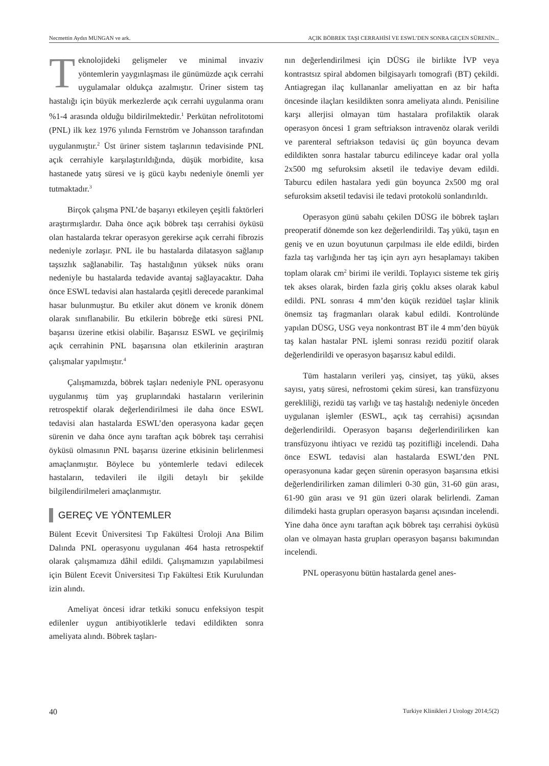Necmettin Aydın MUNGAN ve ark. AÇIK BÖBREK TAŞI CERRAHİSİ VE ESWL’DEN SONRA GEÇEN SÜRENİN...
Teknolojideki gelişmeler ve minimal invaziv yöntemlerin yaygınlaşması ile günümüzde açık cerrahi uygulamalar oldukça azalmıştır. Üriner sistem taş hastalığı için büyük merkezlerde açık cerrahi uygulanma oranı %1-4 arasında olduğu bildirilmektedir.<sup>1</sup> Perkütan nefrolitotomi (PNL) ilk kez 1976 yılında Fernström ve Johansson tarafından uygulanmıştır.<sup>2</sup> Üst üriner sistem taşlarının tedavisinde PNL açık cerrahiyle karşılaştırıldığında, düşük morbidite, kısa hastanede yatış süresi ve iş gücü kaybı nedeniyle önemli yer tutmaktadır.<sup>3</sup>
Birçok çalışma PNL’de başarıyı etkileyen çeşitli faktörleri araştırmışlardır. Daha önce açık böbrek taşı cerrahisi öyküsü olan hastalarda tekrar operasyon gerekirse açık cerrahi fibrozis nedeniyle zorlaşır. PNL ile bu hastalarda dilatasyon sağlanıp taşsızlık sağlanabilir. Taş hastalığının yüksek nüks oranı nedeniyle bu hastalarda tedavide avantaj sağlayacaktır. Daha önce ESWL tedavisi alan hastalarda çeşitli derecede parankimal hasar bulunmuştur. Bu etkiler akut dönem ve kronik dönem olarak sınıflanabilir. Bu etkilerin böbreğe etki süresi PNL başarısı üzerine etkisi olabilir. Başarısız ESWL ve geçirilmiş açık cerrahinin PNL başarısına olan etkilerinin araştıran çalışmalar yapılmıştır.<sup>4</sup>
Çalışmamızda, böbrek taşları nedeniyle PNL operasyonu uygulanmış tüm yaş gruplarındaki hastaların verilerinin retrospektif olarak değerlendirilmesi ile daha önce ESWL tedavisi alan hastalarda ESWL’den operasyona kadar geçen sürenin ve daha önce aynı taraftan açık böbrek taşı cerrahisi öyküsü olmasının PNL başarısı üzerine etkisinin belirlenmesi amaçlanmıştır. Böylece bu yöntemlerle tedavi edilecek hastaların, tedavileri ile ilgili detaylı bir şekilde bilgilendirilmeleri amaçlanmıştır.
GEREÇ VE YÖNTEMLER
Bülent Ecevit Üniversitesi Tıp Fakültesi Üroloji Ana Bilim Dalında PNL operasyonu uygulanan 464 hasta retrospektif olarak çalışmamıza dâhil edildi. Çalışmamızın yapılabilmesi için Bülent Ecevit Üniversitesi Tıp Fakültesi Etik Kurulundan izin alındı.
Ameliyat öncesi idrar tetkiki sonucu enfeksiyon tespit edilenler uygun antibiyotiklerle tedavi edildikten sonra ameliyata alındı. Böbrek taşları-
nın değerlendirilmesi için DÜSG ile birlikte İVP veya kontrastsız spiral abdomen bilgisayarlı tomografi (BT) çekildi. Antiagregan ilaç kullananlar ameliyattan en az bir hafta öncesinde ilaçları kesildikten sonra ameliyata alındı. Penisiline karşı allerjisi olmayan tüm hastalara profilaktik olarak operasyon öncesi 1 gram seftriakson intravenöz olarak verildi ve parenteral seftriakson tedavisi üç gün boyunca devam edildikten sonra hastalar taburcu edilinceye kadar oral yolla 2x500 mg sefuroksim aksetil ile tedaviye devam edildi. Taburcu edilen hastalara yedi gün boyunca 2x500 mg oral sefuroksim aksetil tedavisi ile tedavi protokolü sonlandırıldı.
Operasyon günü sabahı çekilen DÜSG ile böbrek taşları preoperatif dönemde son kez değerlendirildi. Taş yükü, taşın en geniş ve en uzun boyutunun çarpılması ile elde edildi, birden fazla taş varlığında her taş için ayrı ayrı hesaplamayı takiben toplam olarak cm<sup>2</sup> birimi ile verildi. Toplayıcı sisteme tek giriş tek akses olarak, birden fazla giriş çoklu akses olarak kabul edildi. PNL sonrası 4 mm’den küçük rezidüel taşlar klinik önemsiz taş fragmanları olarak kabul edildi. Kontrolünde yapılan DÜSG, USG veya nonkontrast BT ile 4 mm’den büyük taş kalan hastalar PNL işlemi sonrası rezidü pozitif olarak değerlendirildi ve operasyon başarısız kabul edildi.
Tüm hastaların verileri yaş, cinsiyet, taş yükü, akses sayısı, yatış süresi, nefrostomi çekim süresi, kan transfüzyonu gerekliliği, rezidü taş varlığı ve taş hastalığı nedeniyle önceden uygulanan işlemler (ESWL, açık taş cerrahisi) açısından değerlendirildi. Operasyon başarısı değerlendirilirken kan transfüzyonu ihtiyacı ve rezidü taş pozitifliği incelendi. Daha önce ESWL tedavisi alan hastalarda ESWL’den PNL operasyonuna kadar geçen sürenin operasyon başarısına etkisi değerlendirilirken zaman dilimleri 0-30 gün, 31-60 gün arası, 61-90 gün arası ve 91 gün üzeri olarak belirlendi. Zaman dilimdeki hasta grupları operasyon başarısı açısından incelendi. Yine daha önce aynı taraftan açık böbrek taşı cerrahisi öyküsü olan ve olmayan hasta grupları operasyon başarısı bakımından incelendi.
PNL operasyonu bütün hastalarda genel anes-
40 Turkiye Klinikleri J Urology 2014;5(2)